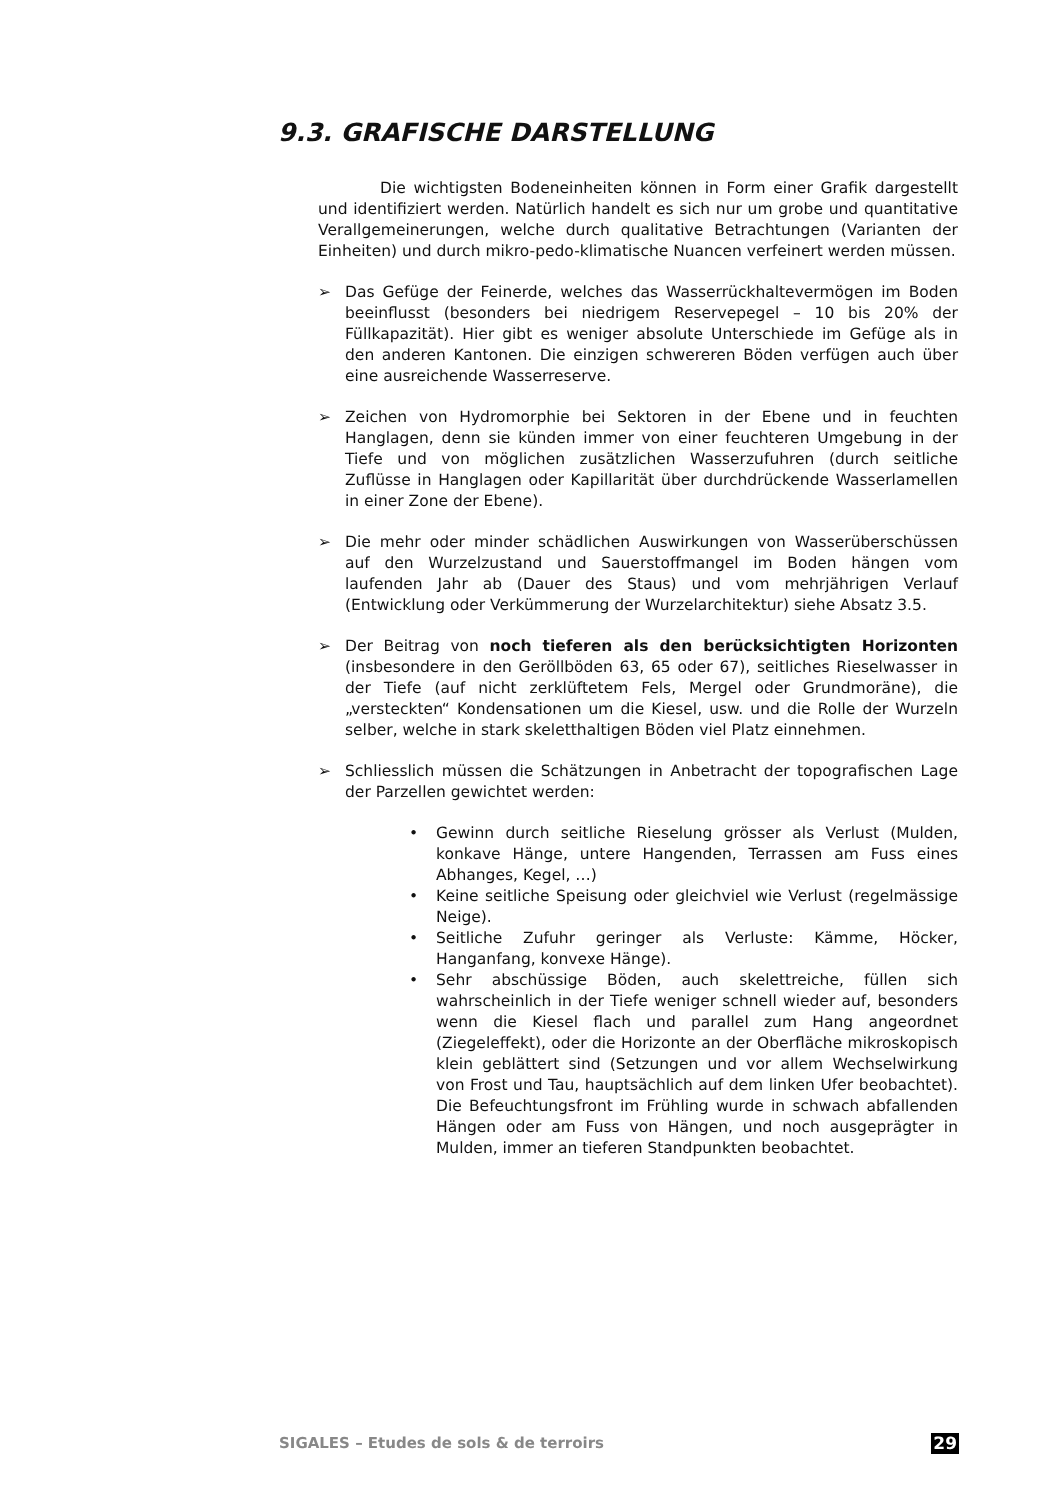9.3. GRAFISCHE DARSTELLUNG
Die wichtigsten Bodeneinheiten können in Form einer Grafik dargestellt und identifiziert werden. Natürlich handelt es sich nur um grobe und quantitative Verallgemeinerungen, welche durch qualitative Betrachtungen (Varianten der Einheiten) und durch mikro-pedo-klimatische Nuancen verfeinert werden müssen.
➢ Das Gefüge der Feinerde, welches das Wasserrückhaltevermögen im Boden beeinflusst (besonders bei niedrigem Reservepegel – 10 bis 20% der Füllkapazität). Hier gibt es weniger absolute Unterschiede im Gefüge als in den anderen Kantonen. Die einzigen schwereren Böden verfügen auch über eine ausreichende Wasserreserve.
➢ Zeichen von Hydromorphie bei Sektoren in der Ebene und in feuchten Hanglagen, denn sie künden immer von einer feuchteren Umgebung in der Tiefe und von möglichen zusätzlichen Wasserzufuhren (durch seitliche Zuflüsse in Hanglagen oder Kapillarität über durchdrückende Wasserlamellen in einer Zone der Ebene).
➢ Die mehr oder minder schädlichen Auswirkungen von Wasserüberschüssen auf den Wurzelzustand und Sauerstoffmangel im Boden hängen vom laufenden Jahr ab (Dauer des Staus) und vom mehrjährigen Verlauf (Entwicklung oder Verkümmerung der Wurzelarchitektur) siehe Absatz 3.5.
➢ Der Beitrag von noch tieferen als den berücksichtigten Horizonten (insbesondere in den Geröllböden 63, 65 oder 67), seitliches Rieselwasser in der Tiefe (auf nicht zerklüftetem Fels, Mergel oder Grundmoräne), die „versteckten“ Kondensationen um die Kiesel, usw. und die Rolle der Wurzeln selber, welche in stark skeletthaltigen Böden viel Platz einnehmen.
➢ Schliesslich müssen die Schätzungen in Anbetracht der topografischen Lage der Parzellen gewichtet werden:
• Gewinn durch seitliche Rieselung grösser als Verlust (Mulden, konkave Hänge, untere Hangenden, Terrassen am Fuss eines Abhanges, Kegel, …)
• Keine seitliche Speisung oder gleichviel wie Verlust (regelmässige Neige).
• Seitliche Zufuhr geringer als Verluste: Kämme, Höcker, Hanganfang, konvexe Hänge).
• Sehr abschüssige Böden, auch skelettreiche, füllen sich wahrscheinlich in der Tiefe weniger schnell wieder auf, besonders wenn die Kiesel flach und parallel zum Hang angeordnet (Ziegeleffekt), oder die Horizonte an der Oberfläche mikroskopisch klein geblättert sind (Setzungen und vor allem Wechselwirkung von Frost und Tau, hauptsächlich auf dem linken Ufer beobachtet). Die Befeuchtungsfront im Frühling wurde in schwach abfallenden Hängen oder am Fuss von Hängen, und noch ausgeprägter in Mulden, immer an tieferen Standpunkten beobachtet.
SIGALES – Etudes de sols & de terroirs 29